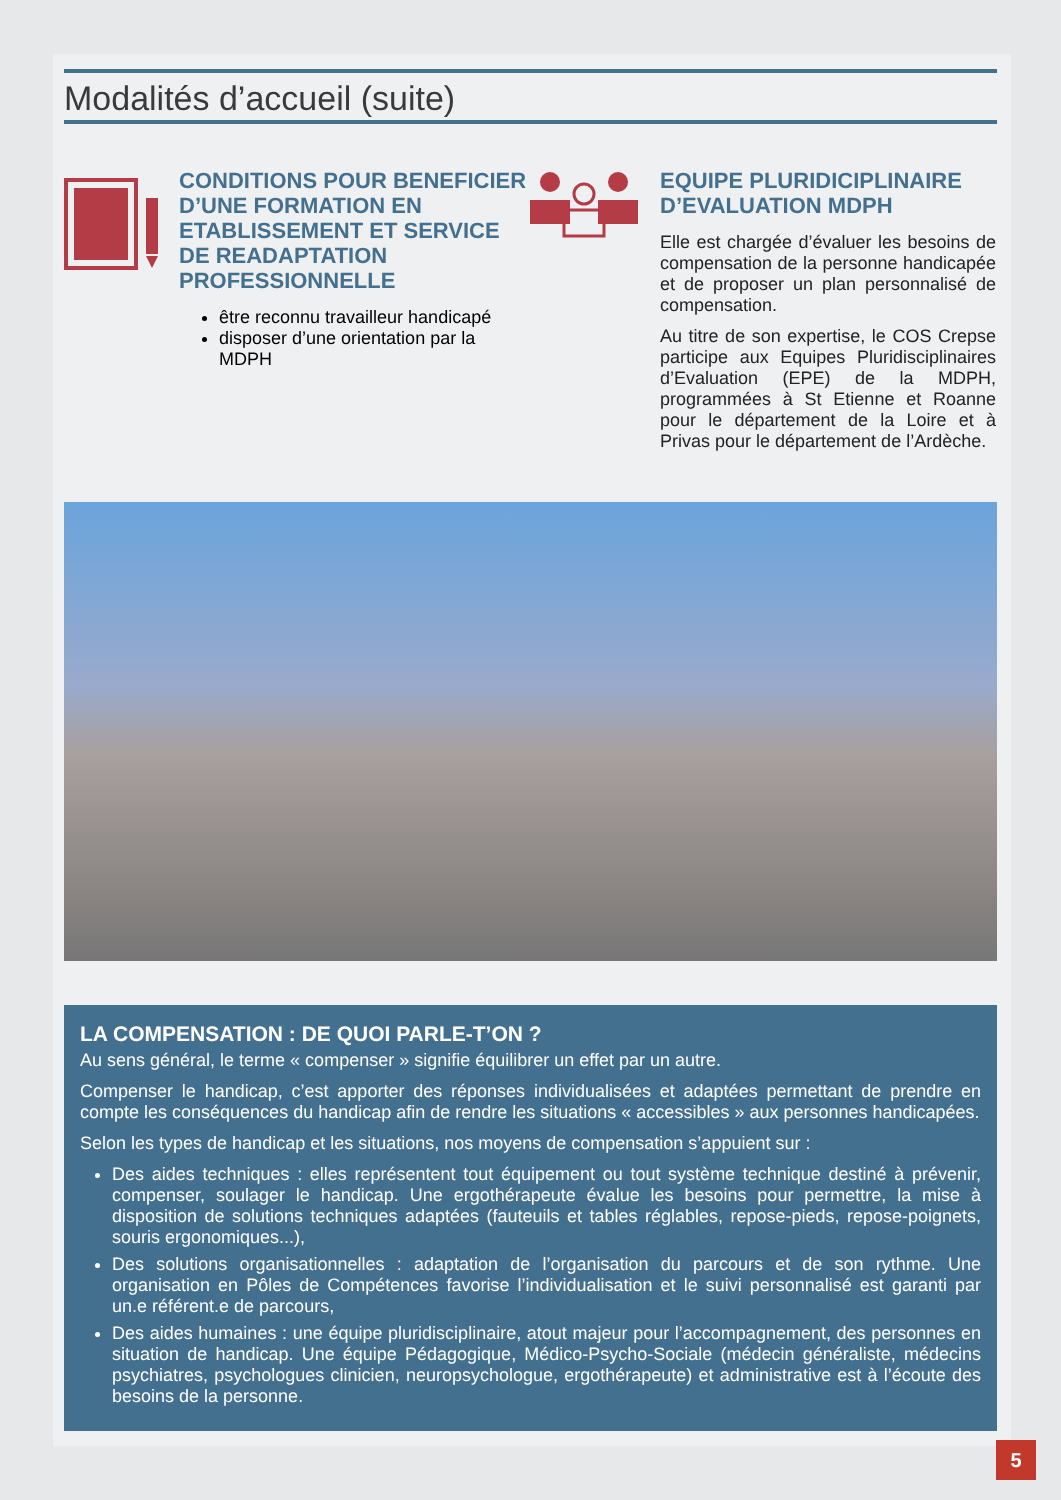Modalités d’accueil (suite)
CONDITIONS POUR BENEFICIER D’UNE FORMATION EN ETABLISSEMENT ET SERVICE DE READAPTATION PROFESSIONNELLE
être reconnu travailleur handicapé
disposer d’une orientation par la MDPH
EQUIPE PLURIDICIPLINAIRE D’EVALUATION MDPH
Elle est chargée d’évaluer les besoins de compensation de la personne handicapée et de proposer un plan personnalisé de compensation.
Au titre de son expertise, le COS Crepse participe aux Equipes Pluridisciplinaires d’Evaluation (EPE) de la MDPH, programmées à St Etienne et Roanne pour le département de la Loire et à Privas pour le département de l’Ardèche.
LA COMPENSATION : DE QUOI PARLE-T’ON ?
Au sens général, le terme « compenser » signifie équilibrer un effet par un autre.
Compenser le handicap, c’est apporter des réponses individualisées et adaptées permettant de prendre en compte les conséquences du handicap afin de rendre les situations « accessibles » aux personnes handicapées.
Selon les types de handicap et les situations, nos moyens de compensation s’appuient sur :
Des aides techniques : elles représentent tout équipement ou tout système technique destiné à prévenir, compenser, soulager le handicap. Une ergothérapeute évalue les besoins pour permettre, la mise à disposition de solutions techniques adaptées (fauteuils et tables réglables, repose-pieds, repose-poignets, souris ergonomiques...),
Des solutions organisationnelles : adaptation de l’organisation du parcours et de son rythme. Une organisation en Pôles de Compétences favorise l’individualisation et le suivi personnalisé est garanti par un.e référent.e de parcours,
Des aides humaines : une équipe pluridisciplinaire, atout majeur pour l’accompagnement, des personnes en situation de handicap. Une équipe Pédagogique, Médico-Psycho-Sociale (médecin généraliste, médecins psychiatres, psychologues clinicien, neuropsychologue, ergothérapeute) et administrative est à l’écoute des besoins de la personne.
5